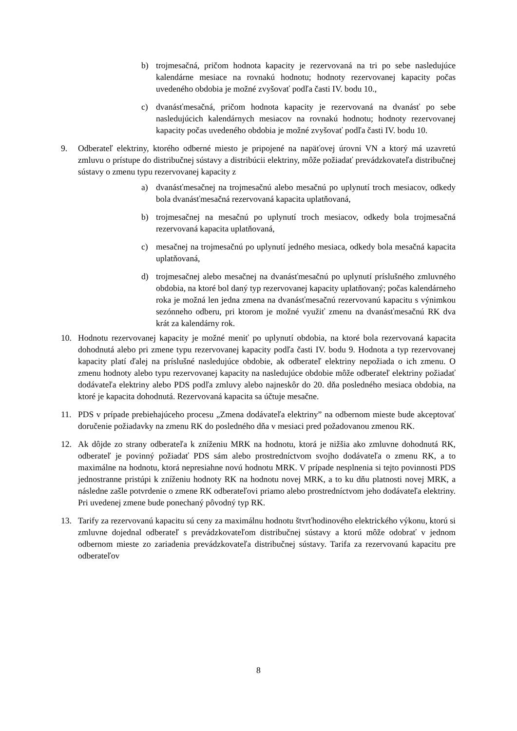b) trojmesačná, pričom hodnota kapacity je rezervovaná na tri po sebe nasledujúce kalendárne mesiace na rovnakú hodnotu; hodnoty rezervovanej kapacity počas uvedeného obdobia je možné zvyšovať podľa časti IV. bodu 10.,
c) dvanásťmesačná, pričom hodnota kapacity je rezervovaná na dvanásť po sebe nasledujúcich kalendárnych mesiacov na rovnakú hodnotu; hodnoty rezervovanej kapacity počas uvedeného obdobia je možné zvyšovať podľa časti IV. bodu 10.
9. Odberateľ elektriny, ktorého odberné miesto je pripojené na napäťovej úrovni VN a ktorý má uzavretú zmluvu o prístupe do distribučnej sústavy a distribúcii elektriny, môže požiadať prevádzkovateľa distribučnej sústavy o zmenu typu rezervovanej kapacity z
a) dvanásťmesačnej na trojmesačnú alebo mesačnú po uplynutí troch mesiacov, odkedy bola dvanásťmesačná rezervovaná kapacita uplatňovaná,
b) trojmesačnej na mesačnú po uplynutí troch mesiacov, odkedy bola trojmesačná rezervovaná kapacita uplatňovaná,
c) mesačnej na trojmesačnú po uplynutí jedného mesiaca, odkedy bola mesačná kapacita uplatňovaná,
d) trojmesačnej alebo mesačnej na dvanásťmesačnú po uplynutí príslušného zmluvného obdobia, na ktoré bol daný typ rezervovanej kapacity uplatňovaný; počas kalendárneho roka je možná len jedna zmena na dvanásťmesačnú rezervovanú kapacitu s výnimkou sezónneho odberu, pri ktorom je možné využiť zmenu na dvanásťmesačnú RK dva krát za kalendárny rok.
10. Hodnotu rezervovanej kapacity je možné meniť po uplynutí obdobia, na ktoré bola rezervovaná kapacita dohodnutá alebo pri zmene typu rezervovanej kapacity podľa časti IV. bodu 9. Hodnota a typ rezervovanej kapacity platí ďalej na príslušné nasledujúce obdobie, ak odberateľ elektriny nepožiada o ich zmenu. O zmenu hodnoty alebo typu rezervovanej kapacity na nasledujúce obdobie môže odberateľ elektriny požiadať dodávateľa elektriny alebo PDS podľa zmluvy alebo najneskôr do 20. dňa posledného mesiaca obdobia, na ktoré je kapacita dohodnutá. Rezervovaná kapacita sa účtuje mesačne.
11. PDS v prípade prebiehajúceho procesu „Zmena dodávateľa elektriny” na odbernom mieste bude akceptovať doručenie požiadavky na zmenu RK do posledného dňa v mesiaci pred požadovanou zmenou RK.
12. Ak dôjde zo strany odberateľa k zníženiu MRK na hodnotu, ktorá je nižšia ako zmluvne dohodnutá RK, odberateľ je povinný požiadať PDS sám alebo prostredníctvom svojho dodávateľa o zmenu RK, a to maximálne na hodnotu, ktorá nepresiahne novú hodnotu MRK. V prípade nesplnenia si tejto povinnosti PDS jednostranne pristúpi k zníženiu hodnoty RK na hodnotu novej MRK, a to ku dňu platnosti novej MRK, a následne zašle potvrdenie o zmene RK odberateľovi priamo alebo prostredníctvom jeho dodávateľa elektriny. Pri uvedenej zmene bude ponechaný pôvodný typ RK.
13. Tarify za rezervovanú kapacitu sú ceny za maximálnu hodnotu štvrťhodinového elektrického výkonu, ktorú si zmluvne dojednal odberateľ s prevádzkovateľom distribučnej sústavy a ktorú môže odobrať v jednom odbernom mieste zo zariadenia prevádzkovateľa distribučnej sústavy. Tarifa za rezervovanú kapacitu pre odberateľov
8